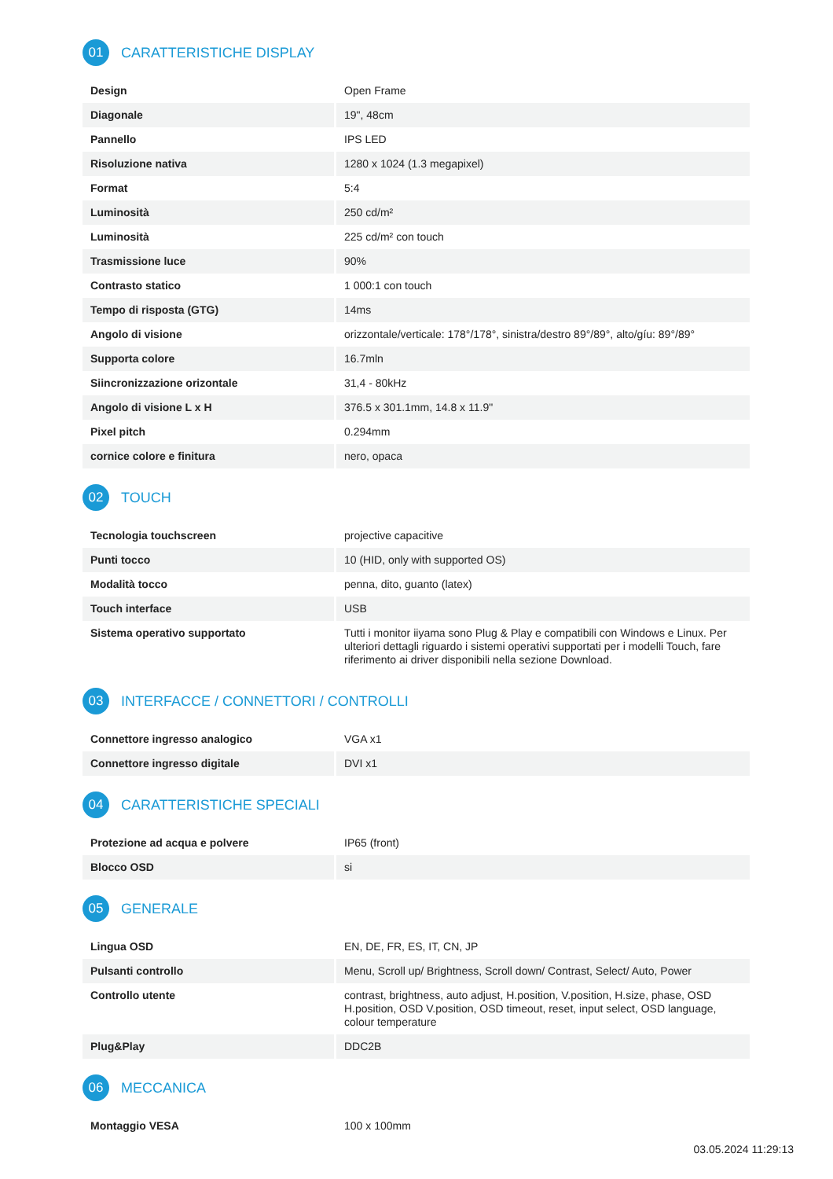01
CARATTERISTICHE DISPLAY
| Design | Open Frame |
| Diagonale | 19", 48cm |
| Pannello | IPS LED |
| Risoluzione nativa | 1280 x 1024 (1.3 megapixel) |
| Format | 5:4 |
| Luminosità | 250 cd/m² |
| Luminosità | 225 cd/m² con touch |
| Trasmissione luce | 90% |
| Contrasto statico | 1 000:1 con touch |
| Tempo di risposta (GTG) | 14ms |
| Angolo di visione | orizzontale/verticale: 178°/178°, sinistra/destro 89°/89°, alto/gíu: 89°/89° |
| Supporta colore | 16.7mln |
| Siincronizzazione orizontale | 31,4 - 80kHz |
| Angolo di visione L x H | 376.5 x 301.1mm, 14.8 x 11.9" |
| Pixel pitch | 0.294mm |
| cornice colore e finitura | nero, opaca |
02
TOUCH
| Tecnologia touchscreen | projective capacitive |
| Punti tocco | 10 (HID, only with supported OS) |
| Modalità tocco | penna, dito, guanto (latex) |
| Touch interface | USB |
| Sistema operativo supportato | Tutti i monitor iiyama sono Plug & Play e compatibili con Windows e Linux. Per ulteriori dettagli riguardo i sistemi operativi supportati per i modelli Touch, fare riferimento ai driver disponibili nella sezione Download. |
03
INTERFACCE / CONNETTORI / CONTROLLI
| Connettore ingresso analogico | VGA x1 |
| Connettore ingresso digitale | DVI x1 |
04
CARATTERISTICHE SPECIALI
| Protezione ad acqua e polvere | IP65 (front) |
| Blocco OSD | si |
05
GENERALE
| Lingua OSD | EN, DE, FR, ES, IT, CN, JP |
| Pulsanti controllo | Menu, Scroll up/ Brightness, Scroll down/ Contrast, Select/ Auto, Power |
| Controllo utente | contrast, brightness, auto adjust, H.position, V.position, H.size, phase, OSD H.position, OSD V.position, OSD timeout, reset, input select, OSD language, colour temperature |
| Plug&Play | DDC2B |
06
MECCANICA
| Montaggio VESA | 100 x 100mm |
03.05.2024 11:29:13